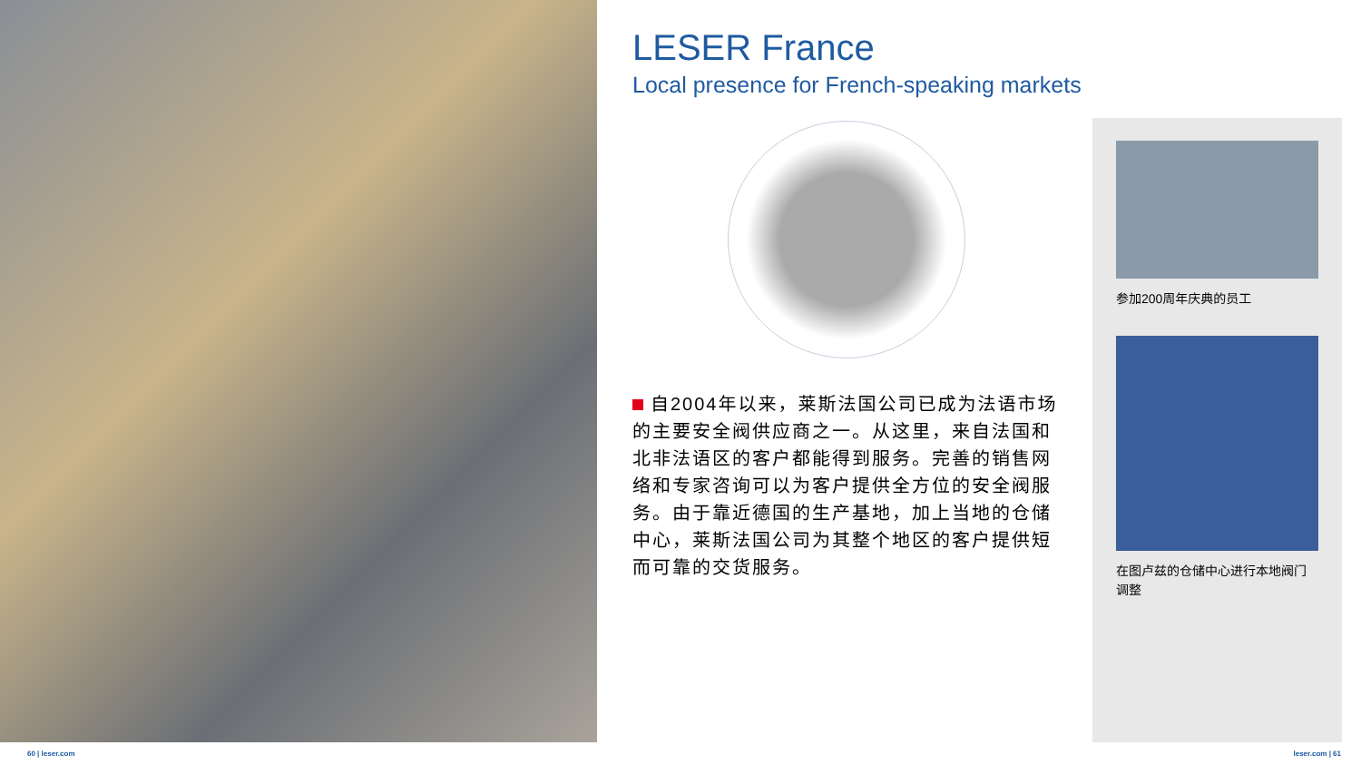LESER France
Local presence for French-speaking markets
自2004年以来，莱斯法国公司已成为法语市场的主要安全阀供应商之一。从这里，来自法国和北非法语区的客户都能得到服务。完善的销售网络和专家咨询可以为客户提供全方位的安全阀服务。由于靠近德国的生产基地，加上当地的仓储中心，莱斯法国公司为其整个地区的客户提供短而可靠的交货服务。
参加200周年庆典的员工
在图卢兹的仓储中心进行本地阀门调整
60 | leser.com leser.com | 61